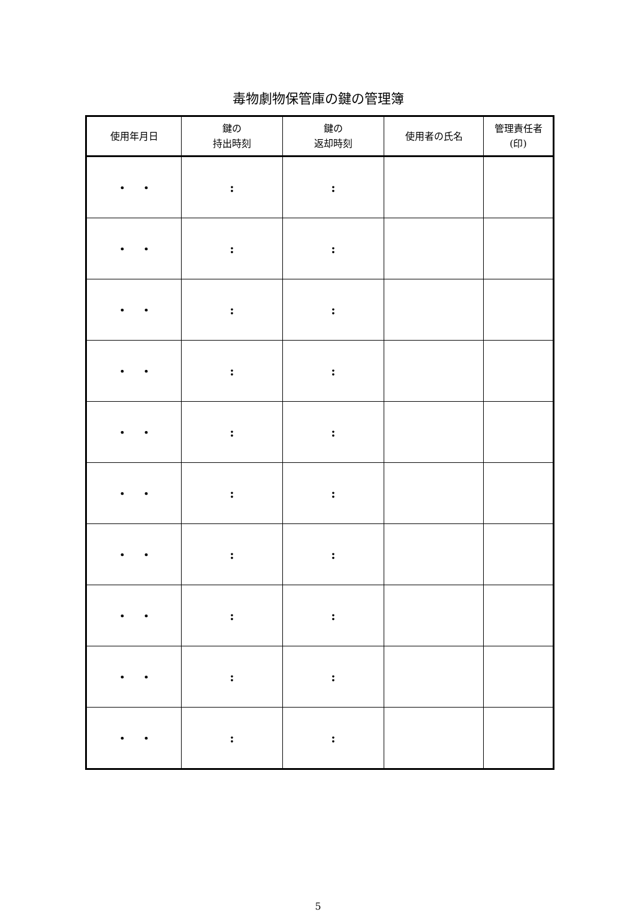毒物劇物保管庫の鍵の管理簿
| 使用年月日 | 鍵の 持出時刻 | 鍵の 返却時刻 | 使用者の氏名 | 管理責任者 (印) |
| --- | --- | --- | --- | --- |
| ・ ・ | : | : | | |
| ・ ・ | : | : | | |
| ・ ・ | : | : | | |
| ・ ・ | : | : | | |
| ・ ・ | : | : | | |
| ・ ・ | : | : | | |
| ・ ・ | : | : | | |
| ・ ・ | : | : | | |
| ・ ・ | : | : | | |
| ・ ・ | : | : | | |
5